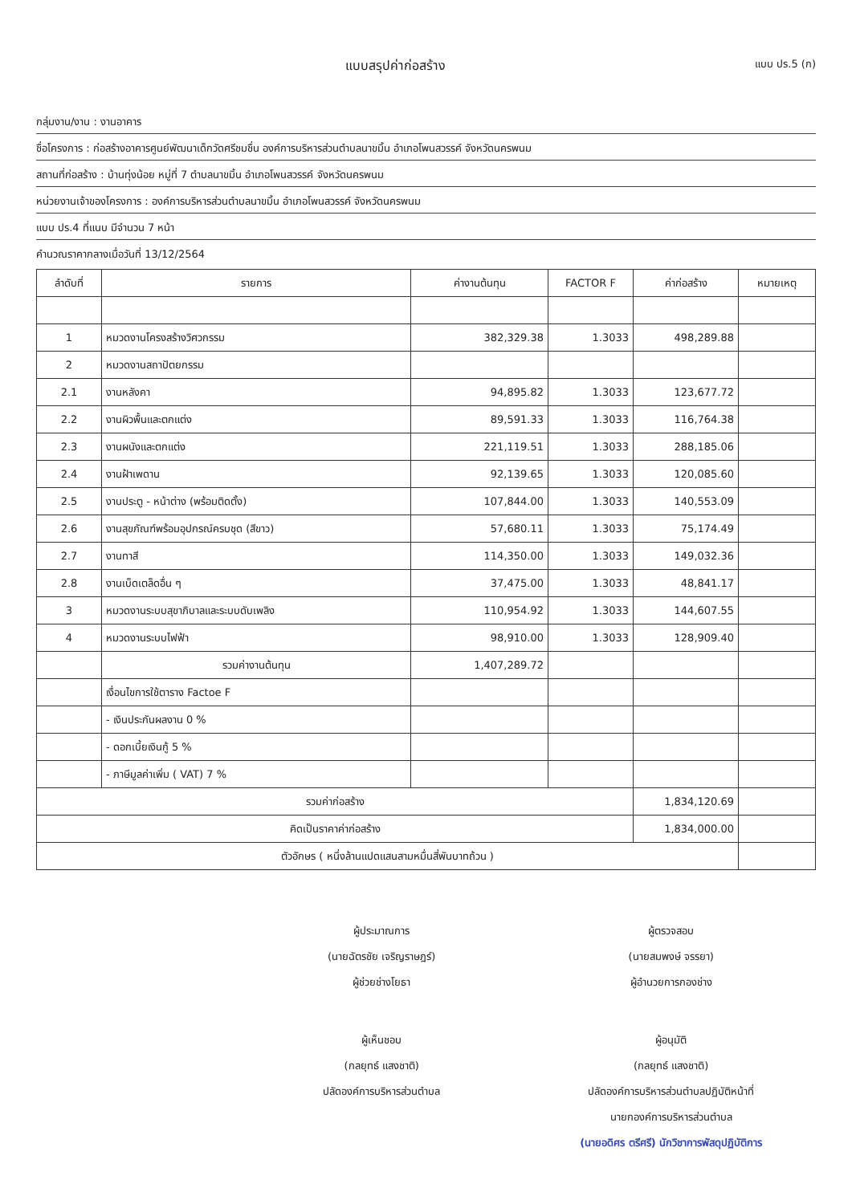แบบสรุปค่าก่อสร้าง แบบ ปร.5 (ก)
กลุ่มงาน/งาน : งานอาคาร
ชื่อโครงการ : ก่อสร้างอาคารศูนย์พัฒนาเด็กวัดศรีชมชื่น องค์การบริหารส่วนตำบลนาขมิ้น อำเภอโพนสวรรค์ จังหวัดนครพนม
สถานที่ก่อสร้าง : บ้านทุ่งน้อย หมู่ที่ 7 ตำบลนาขมิ้น อำเภอโพนสวรรค์ จังหวัดนครพนม
หน่วยงานเจ้าของโครงการ : องค์การบริหารส่วนตำบลนาขมิ้น อำเภอโพนสวรรค์ จังหวัดนครพนม
แบบ ปร.4 ที่แนบ มีจำนวน 7 หน้า
คำนวณราคากลางเมื่อวันที่ 13/12/2564
| ลำดับที่ | รายการ | ค่างานต้นทุน | FACTOR F | ค่าก่อสร้าง | หมายเหตุ |
| --- | --- | --- | --- | --- | --- |
| 1 | หมวดงานโครงสร้างวิศวกรรม | 382,329.38 | 1.3033 | 498,289.88 | |
| 2 | หมวดงานสถาปัตยกรรม | | | | |
| 2.1 | งานหลังคา | 94,895.82 | 1.3033 | 123,677.72 | |
| 2.2 | งานผิวพื้นและตกแต่ง | 89,591.33 | 1.3033 | 116,764.38 | |
| 2.3 | งานผนังและตกแต่ง | 221,119.51 | 1.3033 | 288,185.06 | |
| 2.4 | งานฝ้าเพดาน | 92,139.65 | 1.3033 | 120,085.60 | |
| 2.5 | งานประตู - หน้าต่าง (พร้อมติดตั้ง) | 107,844.00 | 1.3033 | 140,553.09 | |
| 2.6 | งานสุขภัณฑ์พร้อมอุปกรณ์ครบชุด (สีขาว) | 57,680.11 | 1.3033 | 75,174.49 | |
| 2.7 | งานทาสี | 114,350.00 | 1.3033 | 149,032.36 | |
| 2.8 | งานเบ็ดเตล็ดอื่น ๆ | 37,475.00 | 1.3033 | 48,841.17 | |
| 3 | หมวดงานระบบสุขาภิบาลและระบบดับเพลิง | 110,954.92 | 1.3033 | 144,607.55 | |
| 4 | หมวดงานระบบไฟฟ้า | 98,910.00 | 1.3033 | 128,909.40 | |
| | รวมค่างานต้นทุน | 1,407,289.72 | | | |
| | เงื่อนไขการใช้ตาราง Factoe F | | | | |
| | - เงินประกันผลงาน 0 % | | | | |
| | - ดอกเบี้ยเงินกู้ 5 % | | | | |
| | - ภาษีมูลค่าเพิ่ม ( VAT) 7 % | | | | |
| รวมค่าก่อสร้าง | | | | 1,834,120.69 | |
| คิดเป็นราคาค่าก่อสร้าง | | | | 1,834,000.00 | |
| ตัวอักษร ( หนึ่งล้านแปดแสนสามหมื่นสี่พันบาทถ้วน ) | | | | | |
ผู้ประมาณการ
(นายฉัตรชัย เจริญราษฎร์)
ผู้ช่วยช่างโยธา
ผู้ตรวจสอบ
(นายสมพงษ์ จรรยา)
ผู้อำนวยการกองช่าง
ผู้เห็นชอบ
(กลยุทธ์ แสงชาติ)
ปลัดองค์การบริหารส่วนตำบล
ผู้อนุมัติ
(กลยุทธ์ แสงชาติ)
ปลัดองค์การบริหารส่วนตำบลปฏิบัติหน้าที่
นายกองค์การบริหารส่วนตำบล
(นายอดิศร ตรีศรี) นักวิชาการพัสดุปฏิบัติการ